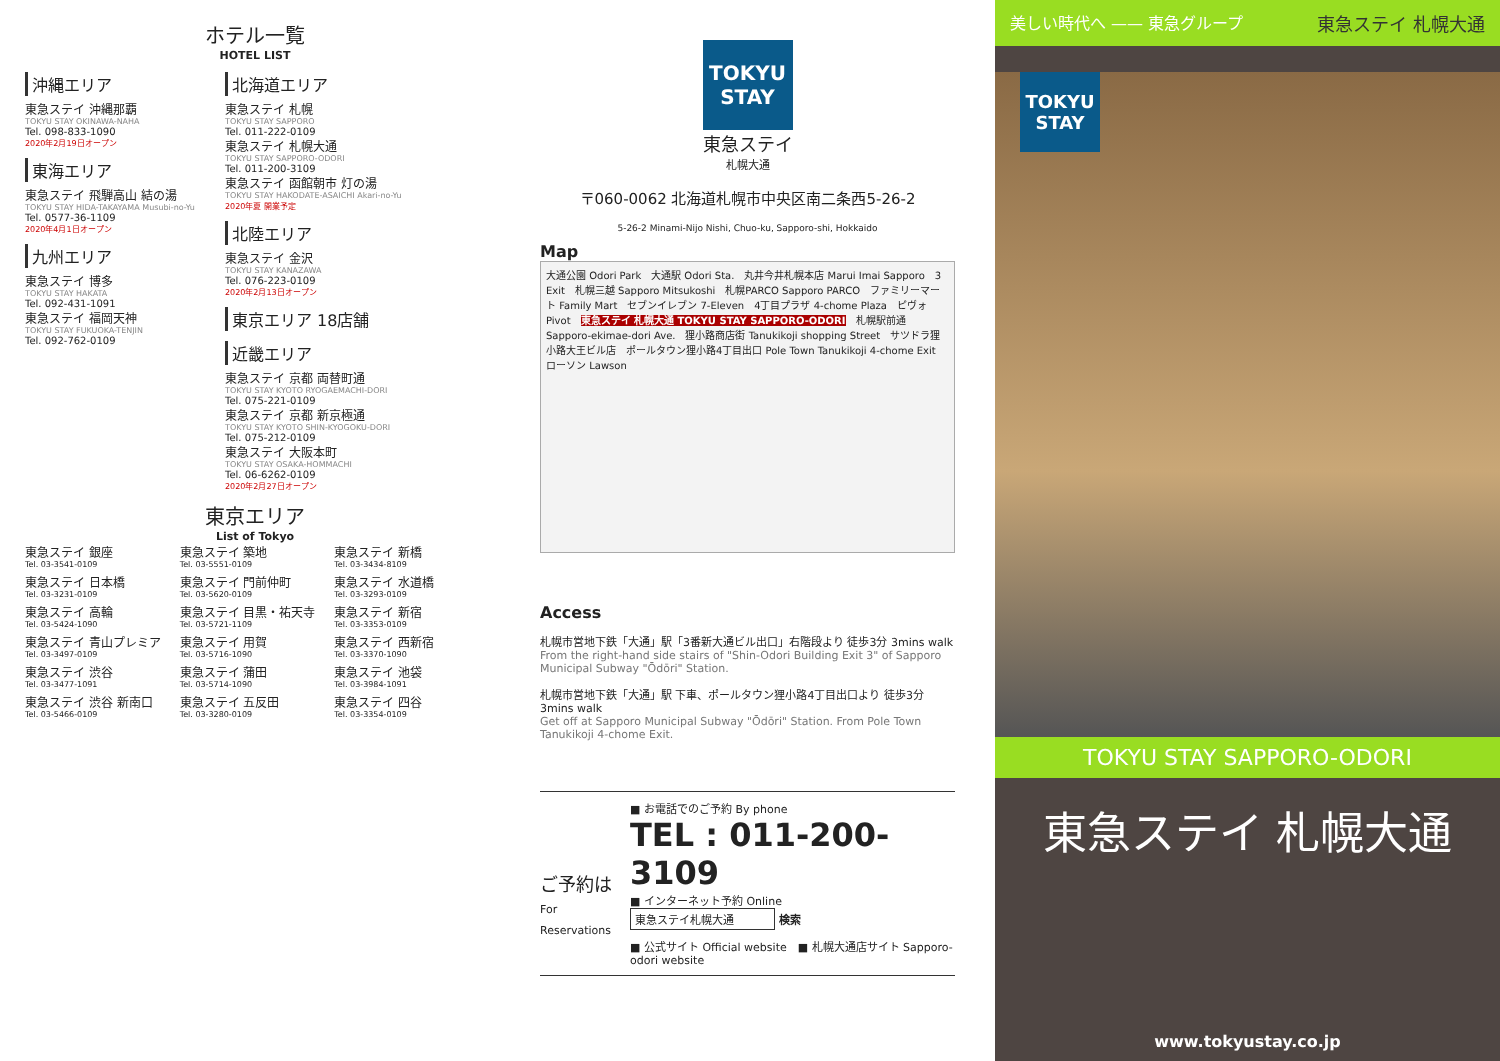ホテル一覧
HOTEL LIST
沖縄エリア
東急ステイ 沖縄那覇
TOKYU STAY OKINAWA-NAHA
Tel. 098-833-1090
2020年2月19日オープン
東海エリア
東急ステイ 飛騨高山 結の湯
TOKYU STAY HIDA-TAKAYAMA Musubi-no-Yu
Tel. 0577-36-1109
2020年4月1日オープン
九州エリア
東急ステイ 博多
TOKYU STAY HAKATA
Tel. 092-431-1091
東急ステイ 福岡天神
TOKYU STAY FUKUOKA-TENJIN
Tel. 092-762-0109
北海道エリア
東急ステイ 札幌
TOKYU STAY SAPPORO
Tel. 011-222-0109
東急ステイ 札幌大通
TOKYU STAY SAPPORO-ODORI
Tel. 011-200-3109
東急ステイ 函館朝市 灯の湯
TOKYU STAY HAKODATE-ASAICHI Akari-no-Yu
2020年夏 開業予定
北陸エリア
東急ステイ 金沢
TOKYU STAY KANAZAWA
Tel. 076-223-0109
2020年2月13日オープン
東京エリア 18店舗
近畿エリア
東急ステイ 京都 両替町通
TOKYU STAY KYOTO RYOGAEMACHI-DORI
Tel. 075-221-0109
東急ステイ 京都 新京極通
TOKYU STAY KYOTO SHIN-KYOGOKU-DORI
Tel. 075-212-0109
東急ステイ 大阪本町
TOKYU STAY OSAKA-HOMMACHI
Tel. 06-6262-0109
2020年2月27日オープン
東京エリア
List of Tokyo
東急ステイ 銀座
Tel. 03-3541-0109
東急ステイ 築地
Tel. 03-5551-0109
東急ステイ 新橋
Tel. 03-3434-8109
東急ステイ 日本橋
Tel. 03-3231-0109
東急ステイ 門前仲町
Tel. 03-5620-0109
東急ステイ 水道橋
Tel. 03-3293-0109
東急ステイ 高輪
Tel. 03-5424-1090
東急ステイ 目黒・祐天寺
Tel. 03-5721-1109
東急ステイ 新宿
Tel. 03-3353-0109
東急ステイ 青山プレミア
Tel. 03-3497-0109
東急ステイ 用賀
Tel. 03-5716-1090
東急ステイ 西新宿
Tel. 03-3370-1090
東急ステイ 渋谷
Tel. 03-3477-1091
東急ステイ 蒲田
Tel. 03-5714-1090
東急ステイ 池袋
Tel. 03-3984-1091
東急ステイ 渋谷 新南口
Tel. 03-5466-0109
東急ステイ 五反田
Tel. 03-3280-0109
東急ステイ 四谷
Tel. 03-3354-0109
TOKYU
STAY
東急ステイ
札幌大通
〒060-0062 北海道札幌市中央区南二条西5-26-2
5-26-2 Minami-Nijo Nishi, Chuo-ku, Sapporo-shi, Hokkaido
Map
大通公園 Odori Park　大通駅 Odori Sta.　丸井今井札幌本店 Marui Imai Sapporo　3 Exit　札幌三越 Sapporo Mitsukoshi　札幌PARCO Sapporo PARCO　ファミリーマート Family Mart　セブンイレブン 7-Eleven　4丁目プラザ 4-chome Plaza　ピヴォ Pivot　東急ステイ 札幌大通 TOKYU STAY SAPPORO-ODORI　札幌駅前通 Sapporo-ekimae-dori Ave.　狸小路商店街 Tanukikoji shopping Street　サツドラ狸小路大王ビル店　ポールタウン狸小路4丁目出口 Pole Town Tanukikoji 4-chome Exit　ローソン Lawson
Access
札幌市営地下鉄「大通」駅「3番新大通ビル出口」右階段より 徒歩3分 3mins walk
From the right-hand side stairs of "Shin-Odori Building Exit 3" of Sapporo Municipal Subway "Ōdōri" Station.
札幌市営地下鉄「大通」駅 下車、ポールタウン狸小路4丁目出口より 徒歩3分 3mins walk
Get off at Sapporo Municipal Subway "Ōdōri" Station. From Pole Town Tanukikoji 4-chome Exit.
ご予約は
For Reservations
■ お電話でのご予約 By phone
TEL : 011-200-3109
■ インターネット予約 Online
東急ステイ札幌大通
検索
■ 公式サイト Official website　■ 札幌大通店サイト Sapporo-odori website
美しい時代へ —— 東急グループ 東急ステイ 札幌大通
TOKYU
STAY
TOKYU STAY SAPPORO-ODORI
東急ステイ 札幌大通
www.tokyustay.co.jp